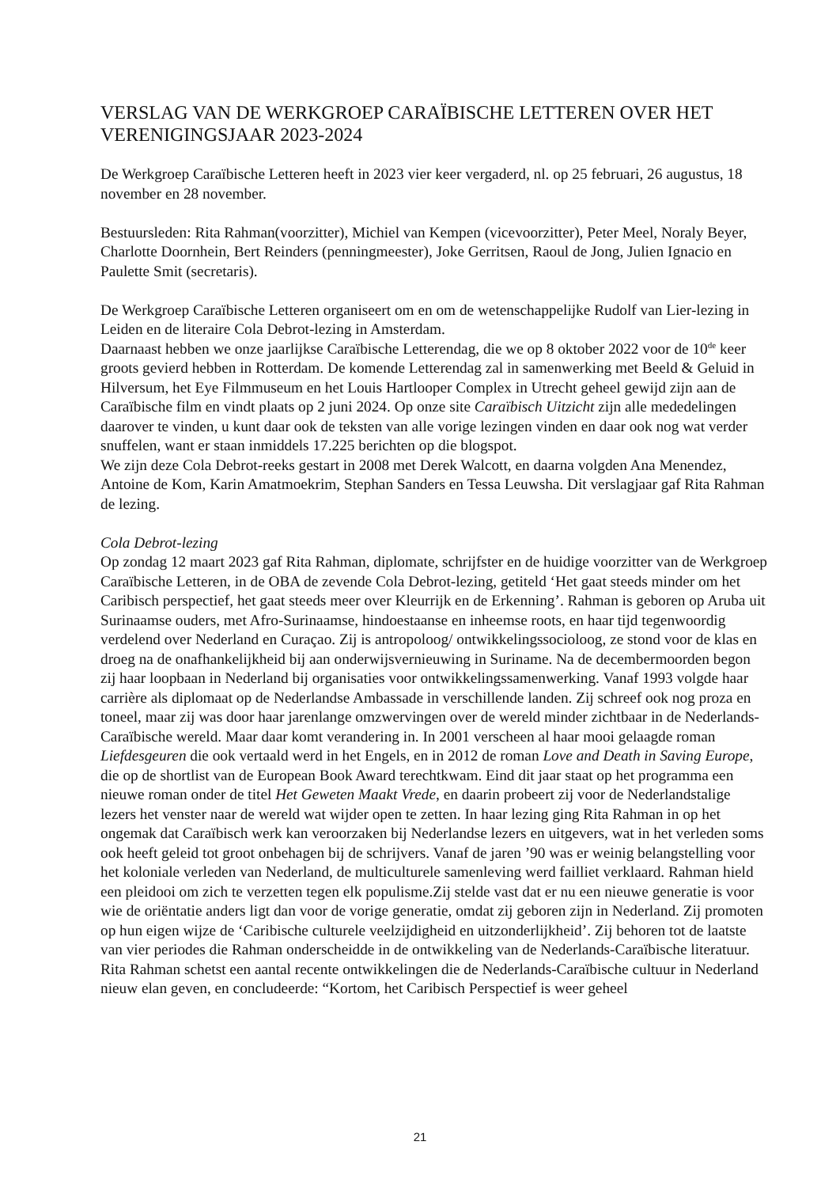VERSLAG VAN DE WERKGROEP CARAÏBISCHE LETTEREN OVER HET VERENIGINGSJAAR 2023-2024
De Werkgroep Caraïbische Letteren heeft in 2023 vier keer vergaderd, nl. op 25 februari, 26 augustus, 18 november en 28 november.
Bestuursleden: Rita Rahman(voorzitter), Michiel van Kempen (vicevoorzitter), Peter Meel, Noraly Beyer, Charlotte Doornhein, Bert Reinders (penningmeester), Joke Gerritsen, Raoul de Jong, Julien Ignacio en Paulette Smit (secretaris).
De Werkgroep Caraïbische Letteren organiseert om en om de wetenschappelijke Rudolf van Lier-lezing in Leiden en de literaire Cola Debrot-lezing in Amsterdam.
Daarnaast hebben we onze jaarlijkse Caraïbische Letterendag, die we op 8 oktober 2022 voor de 10<sup>de</sup> keer groots gevierd hebben in Rotterdam. De komende Letterendag zal in samenwerking met Beeld & Geluid in Hilversum, het Eye Filmmuseum en het Louis Hartlooper Complex in Utrecht geheel gewijd zijn aan de Caraïbische film en vindt plaats op 2 juni 2024. Op onze site Caraïbisch Uitzicht zijn alle mededelingen daarover te vinden, u kunt daar ook de teksten van alle vorige lezingen vinden en daar ook nog wat verder snuffelen, want er staan inmiddels 17.225 berichten op die blogspot.
We zijn deze Cola Debrot-reeks gestart in 2008 met Derek Walcott, en daarna volgden Ana Menendez, Antoine de Kom, Karin Amatmoekrim, Stephan Sanders en Tessa Leuwsha. Dit verslagjaar gaf Rita Rahman de lezing.
Cola Debrot-lezing
Op zondag 12 maart 2023 gaf Rita Rahman, diplomate, schrijfster en de huidige voorzitter van de Werkgroep Caraïbische Letteren, in de OBA de zevende Cola Debrot-lezing, getiteld ‘Het gaat steeds minder om het Caribisch perspectief, het gaat steeds meer over Kleurrijk en de Erkenning’. Rahman is geboren op Aruba uit Surinaamse ouders, met Afro-Surinaamse, hindoestaanse en inheemse roots, en haar tijd tegenwoordig verdelend over Nederland en Curaçao. Zij is antropoloog/ ontwikkelingssocioloog, ze stond voor de klas en droeg na de onafhankelijkheid bij aan onderwijsvernieuwing in Suriname. Na de decembermoorden begon zij haar loopbaan in Nederland bij organisaties voor ontwikkelingssamenwerking. Vanaf 1993 volgde haar carrière als diplomaat op de Nederlandse Ambassade in verschillende landen. Zij schreef ook nog proza en toneel, maar zij was door haar jarenlange omzwervingen over de wereld minder zichtbaar in de Nederlands-Caraïbische wereld. Maar daar komt verandering in. In 2001 verscheen al haar mooi gelaagde roman Liefdesgeuren die ook vertaald werd in het Engels, en in 2012 de roman Love and Death in Saving Europe, die op de shortlist van de European Book Award terechtkwam. Eind dit jaar staat op het programma een nieuwe roman onder de titel Het Geweten Maakt Vrede, en daarin probeert zij voor de Nederlandstalige lezers het venster naar de wereld wat wijder open te zetten. In haar lezing ging Rita Rahman in op het ongemak dat Caraïbisch werk kan veroorzaken bij Nederlandse lezers en uitgevers, wat in het verleden soms ook heeft geleid tot groot onbehagen bij de schrijvers. Vanaf de jaren ’90 was er weinig belangstelling voor het koloniale verleden van Nederland, de multiculturele samenleving werd failliet verklaard. Rahman hield een pleidooi om zich te verzetten tegen elk populisme.Zij stelde vast dat er nu een nieuwe generatie is voor wie de oriëntatie anders ligt dan voor de vorige generatie, omdat zij geboren zijn in Nederland. Zij promoten op hun eigen wijze de ‘Caribische culturele veelzijdigheid en uitzonderlijkheid’. Zij behoren tot de laatste van vier periodes die Rahman onderscheidde in de ontwikkeling van de Nederlands-Caraïbische literatuur.
Rita Rahman schetst een aantal recente ontwikkelingen die de Nederlands-Caraïbische cultuur in Nederland nieuw elan geven, en concludeerde: “Kortom, het Caribisch Perspectief is weer geheel
21